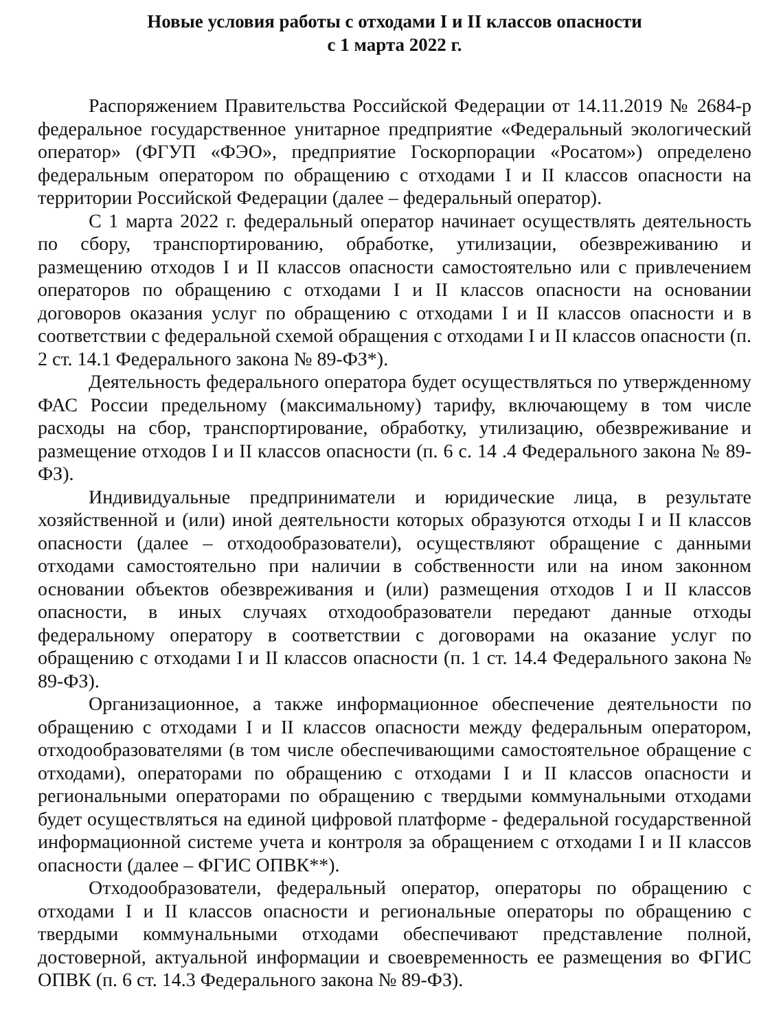Новые условия работы с отходами I и II классов опасности
с 1 марта 2022 г.
Распоряжением Правительства Российской Федерации от 14.11.2019 № 2684-р федеральное государственное унитарное предприятие «Федеральный экологический оператор» (ФГУП «ФЭО», предприятие Госкорпорации «Росатом») определено федеральным оператором по обращению с отходами I и II классов опасности на территории Российской Федерации (далее – федеральный оператор).
С 1 марта 2022 г. федеральный оператор начинает осуществлять деятельность по сбору, транспортированию, обработке, утилизации, обезвреживанию и размещению отходов I и II классов опасности самостоятельно или с привлечением операторов по обращению с отходами I и II классов опасности на основании договоров оказания услуг по обращению с отходами I и II классов опасности и в соответствии с федеральной схемой обращения с отходами I и II классов опасности (п. 2 ст. 14.1 Федерального закона № 89-ФЗ*).
Деятельность федерального оператора будет осуществляться по утвержденному ФАС России предельному (максимальному) тарифу, включающему в том числе расходы на сбор, транспортирование, обработку, утилизацию, обезвреживание и размещение отходов I и II классов опасности (п. 6 с. 14 .4 Федерального закона № 89-ФЗ).
Индивидуальные предприниматели и юридические лица, в результате хозяйственной и (или) иной деятельности которых образуются отходы I и II классов опасности (далее – отходообразователи), осуществляют обращение с данными отходами самостоятельно при наличии в собственности или на ином законном основании объектов обезвреживания и (или) размещения отходов I и II классов опасности, в иных случаях отходообразователи передают данные отходы федеральному оператору в соответствии с договорами на оказание услуг по обращению с отходами I и II классов опасности (п. 1 ст. 14.4 Федерального закона № 89-ФЗ).
Организационное, а также информационное обеспечение деятельности по обращению с отходами I и II классов опасности между федеральным оператором, отходообразователями (в том числе обеспечивающими самостоятельное обращение с отходами), операторами по обращению с отходами I и II классов опасности и региональными операторами по обращению с твердыми коммунальными отходами будет осуществляться на единой цифровой платформе - федеральной государственной информационной системе учета и контроля за обращением с отходами I и II классов опасности (далее – ФГИС ОПВК**).
Отходообразователи, федеральный оператор, операторы по обращению с отходами I и II классов опасности и региональные операторы по обращению с твердыми коммунальными отходами обеспечивают представление полной, достоверной, актуальной информации и своевременность ее размещения во ФГИС ОПВК (п. 6 ст. 14.3 Федерального закона № 89-ФЗ).